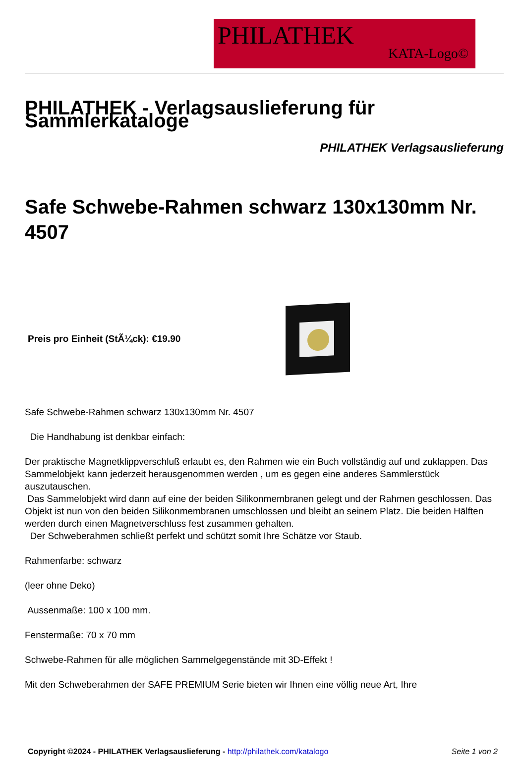PHILATHEK
KATA-Logo©
PHILATHEK - Verlagsauslieferung für Sammlerkataloge
PHILATHEK Verlagsauslieferung
Safe Schwebe-Rahmen schwarz 130x130mm Nr. 4507
Preis pro Einheit (StÃ¼ck): €19.90
Safe Schwebe-Rahmen schwarz 130x130mm Nr. 4507
Die Handhabung ist denkbar einfach:
Der praktische Magnetklippverschluß erlaubt es, den Rahmen wie ein Buch vollständig auf und zuklappen. Das Sammelobjekt kann jederzeit herausgenommen werden , um es gegen eine anderes Sammlerstück auszutauschen.
Das Sammelobjekt wird dann auf eine der beiden Silikonmembranen gelegt und der Rahmen geschlossen. Das Objekt ist nun von den beiden Silikonmembranen umschlossen und bleibt an seinem Platz. Die beiden Hälften werden durch einen Magnetverschluss fest zusammen gehalten.
Der Schweberahmen schließt perfekt und schützt somit Ihre Schätze vor Staub.
Rahmenfarbe: schwarz
(leer ohne Deko)
Aussenmaße: 100 x 100 mm.
Fenstermaße: 70 x 70 mm
Schwebe-Rahmen für alle möglichen Sammelgegenstände mit 3D-Effekt !
Mit den Schweberahmen der SAFE PREMIUM Serie bieten wir Ihnen eine völlig neue Art, Ihre
Copyright ©2024 - PHILATHEK Verlagsauslieferung - http://philathek.com/katalogo Seite 1 von 2